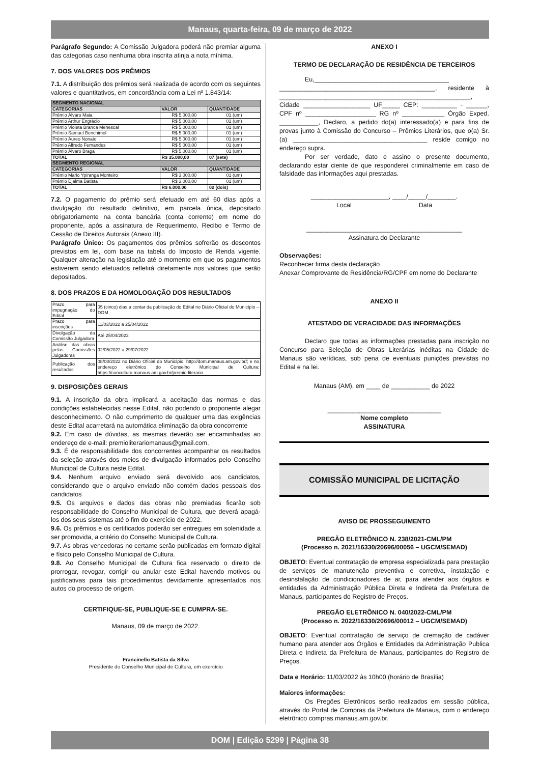Manaus, quarta-feira, 09 de março de 2022
Parágrafo Segundo: A Comissão Julgadora poderá não premiar alguma das categorias caso nenhuma obra inscrita atinja a nota mínima.
7. DOS VALORES DOS PRÊMIOS
7.1. A distribuição dos prêmios será realizada de acordo com os seguintes valores e quantitativos, em concordância com a Lei nº 1.843/14:
| SEGMENTO NACIONAL | | |
| --- | --- | --- |
| CATEGORIAS | VALOR | QUANTIDADE |
| Prêmio Álvaro Maia | R$ 5.000,00 | 01 (um) |
| Prêmio Arthur Engrácio | R$ 5.000,00 | 01 (um) |
| Prêmio Violeta Branca Menescal | R$ 5.000,00 | 01 (um) |
| Prêmio Samuel Benchimol | R$ 5.000,00 | 01 (um) |
| Prêmio Áureo Nonato | R$ 5.000,00 | 01 (um) |
| Prêmio Alfredo Fernandes | R$ 5.000,00 | 01 (um) |
| Prêmio Álvaro Braga | R$ 5.000,00 | 01 (um) |
| TOTAL | R$ 35.000,00 | 07 (sete) |
| SEGMENTO REGIONAL | | |
| CATEGORIAS | VALOR | QUANTIDADE |
| Prêmio Mario Ypiranga Monteiro | R$ 3.000,00 | 01 (um) |
| Prêmio Djalma Batista | R$ 3.000,00 | 01 (um) |
| TOTAL | R$ 6.000,00 | 02 (dois) |
7.2. O pagamento do prêmio será efetuado em até 60 dias após a divulgação do resultado definitivo, em parcela única, depositado obrigatoriamente na conta bancária (conta corrente) em nome do proponente, após a assinatura de Requerimento, Recibo e Termo de Cessão de Direitos Autorais (Anexo III).
Parágrafo Único: Os pagamentos dos prêmios sofrerão os descontos previstos em lei, com base na tabela do Imposto de Renda vigente. Qualquer alteração na legislação até o momento em que os pagamentos estiverem sendo efetuados refletirá diretamente nos valores que serão depositados.
8. DOS PRAZOS E DA HOMOLOGAÇÃO DOS RESULTADOS
| Prazo para impugnação do Edital | 05 (cinco) dias a contar da publicação do Edital no Diário Oficial do Município – DOM |
| Prazo para inscrições | 11/03/2022 a 25/04/2022 |
| Divulgação da Comissão Julgadora | Até 25/04/2022 |
| Análise das obras pelas Comissões Julgadoras | 02/05/2022 a 29/07/2022 |
| Publicação dos resultados | 08/08/2022 no Diário Oficial do Município: http://dom.manaus.am.gov.br/; e no endereço eletrônico do Conselho Municipal de Cultura: https://concultura.manaus.am.gov.br/premio-literario |
9. DISPOSIÇÕES GERAIS
9.1. A inscrição da obra implicará a aceitação das normas e das condições estabelecidas nesse Edital, não podendo o proponente alegar desconhecimento. O não cumprimento de qualquer uma das exigências deste Edital acarretará na automática eliminação da obra concorrente
9.2. Em caso de dúvidas, as mesmas deverão ser encaminhadas ao endereço de e-mail: premioliterariomanaus@gmail.com.
9.3. É de responsabilidade dos concorrentes acompanhar os resultados da seleção através dos meios de divulgação informados pelo Conselho Municipal de Cultura neste Edital.
9.4. Nenhum arquivo enviado será devolvido aos candidatos, considerando que o arquivo enviado não contém dados pessoais dos candidatos
9.5. Os arquivos e dados das obras não premiadas ficarão sob responsabilidade do Conselho Municipal de Cultura, que deverá apagá-los dos seus sistemas até o fim do exercício de 2022.
9.6. Os prêmios e os certificados poderão ser entregues em solenidade a ser promovida, a critério do Conselho Municipal de Cultura.
9.7. As obras vencedoras no certame serão publicadas em formato digital e físico pelo Conselho Municipal de Cultura.
9.8. Ao Conselho Municipal de Cultura fica reservado o direito de prorrogar, revogar, corrigir ou anular este Edital havendo motivos ou justificativas para tais procedimentos devidamente apresentados nos autos do processo de origem.
CERTIFIQUE-SE, PUBLIQUE-SE E CUMPRA-SE.
Manaus, 09 de março de 2022.
Francinello Batista da Silva
Presidente do Conselho Municipal de Cultura, em exercício
ANEXO I
TERMO DE DECLARAÇÃO DE RESIDÊNCIA DE TERCEIROS
    Eu,______________________________________ ____________________________________________, residente à ______________________________________________________, Cidade ___________________ UF_____ CEP: __________ - ______, CPF nº ____________________ RG nº ____________ Órgão Exped. ___________, Declaro, a pedido do(a) interessado(a) e para fins de provas junto à Comissão do Concurso – Prêmios Literários, que o(a) Sr.(a) ______________________________________ reside comigo no endereço supra.
    Por ser verdade, dato e assino o presente documento, declarando estar ciente de que responderei criminalmente em caso de falsidade das informações aqui prestadas.
______________________, ____/_____/________.
Local            Data
____________________________________________
Assinatura do Declarante
Observações:
Reconhecer firma desta declaração
Anexar Comprovante de Residência/RG/CPF em nome do Declarante
ANEXO II
ATESTADO DE VERACIDADE DAS INFORMAÇÕES
    Declaro que todas as informações prestadas para inscrição no Concurso para Seleção de Obras Literárias inéditas na Cidade de Manaus são verídicas, sob pena de eventuais punições previstas no Edital e na lei.
Manaus (AM), em ____ de ___________ de 2022
________________________________
Nome completo
ASSINATURA
COMISSÃO MUNICIPAL DE LICITAÇÃO
AVISO DE PROSSEGUIMENTO
PREGÃO ELETRÔNICO N. 238/2021-CML/PM
(Processo n. 2021/16330/20696/00056 – UGCM/SEMAD)
OBJETO: Eventual contratação de empresa especializada para prestação de serviços de manutenção preventiva e corretiva, instalação e desinstalação de condicionadores de ar, para atender aos órgãos e entidades da Administração Pública Direta e Indireta da Prefeitura de Manaus, participantes do Registro de Preços.
PREGÃO ELETRÔNICO N. 040/2022-CML/PM
(Processo n. 2022/16330/20696/00012 – UGCM/SEMAD)
OBJETO: Eventual contratação de serviço de cremação de cadáver humano para atender aos Órgãos e Entidades da Administração Publica Direta e Indireta da Prefeitura de Manaus, participantes do Registro de Preços.
Data e Horário: 11/03/2022 às 10h00 (horário de Brasília)
Maiores informações:
    Os Pregões Eletrônicos serão realizados em sessão pública, através do Portal de Compras da Prefeitura de Manaus, com o endereço eletrônico compras.manaus.am.gov.br.
DOM | Edição 5299 | Página 38